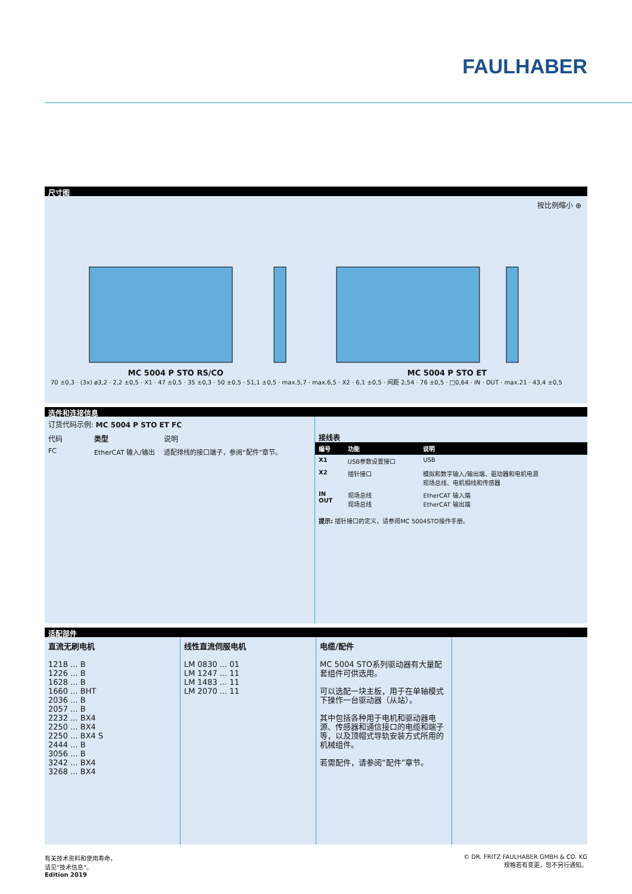FAULHABER
尺寸图
按比例缩小 ⊕
MC 5004 P STO RS/CO MC 5004 P STO ET
70 ±0,3 · (3x) ø3,2 · 2,2 ±0,5 · X1 · 47 ±0,5 · 35 ±0,3 · 50 ±0,5 · 51,1 ±0,5 · max.5,7 · max.6,5 · X2 · 6,1 ±0,5 · 间距 2,54 · 76 ±0,5 · □0,64 · IN · OUT · max.21 · 43,4 ±0,5
选件和连接信息
订货代码示例: MC 5004 P STO ET FC
| 代码 | 类型 | 说明 |
| --- | --- | --- |
| FC | EtherCAT 输入/输出 | 适配排线的接口端子，参阅“配件”章节。 |
接线表
| 编号 | 功能 | 说明 |
| --- | --- | --- |
| X1 | USB参数设置接口 | USB |
| X2 | 插针接口 | 模拟和数字输入/输出端、驱动器和电机电源 现场总线、电机相线和传感器 |
| IN OUT | 现场总线 现场总线 | EtherCAT 输入端 EtherCAT 输出端 |
提示: 插针接口的定义，请参阅MC 5004STO操作手册。
适配部件
直流无刷电机
1218 ... B
1226 ... B
1628 ... B
1660 ... BHT
2036 ... B
2057 ... B
2232 ... BX4
2250 ... BX4
2250 ... BX4 S
2444 ... B
3056 ... B
3242 ... BX4
3268 ... BX4
线性直流伺服电机
LM 0830 ... 01
LM 1247 ... 11
LM 1483 ... 11
LM 2070 ... 11
电缆/配件
MC 5004 STO系列驱动器有大量配套组件可供选用。
可以选配一块主板，用于在单轴模式下操作一台驱动器（从站）。
其中包括各种用于电机和驱动器电源、传感器和通信接口的电缆和端子等，以及顶帽式导轨安装方式所用的机械组件。
若需配件，请参阅“配件”章节。
有关技术资料和使用寿命，
请见“技术信息”。
Edition 2019
© DR. FRITZ FAULHABER GMBH & CO. KG
规格若有变更，恕不另行通知。